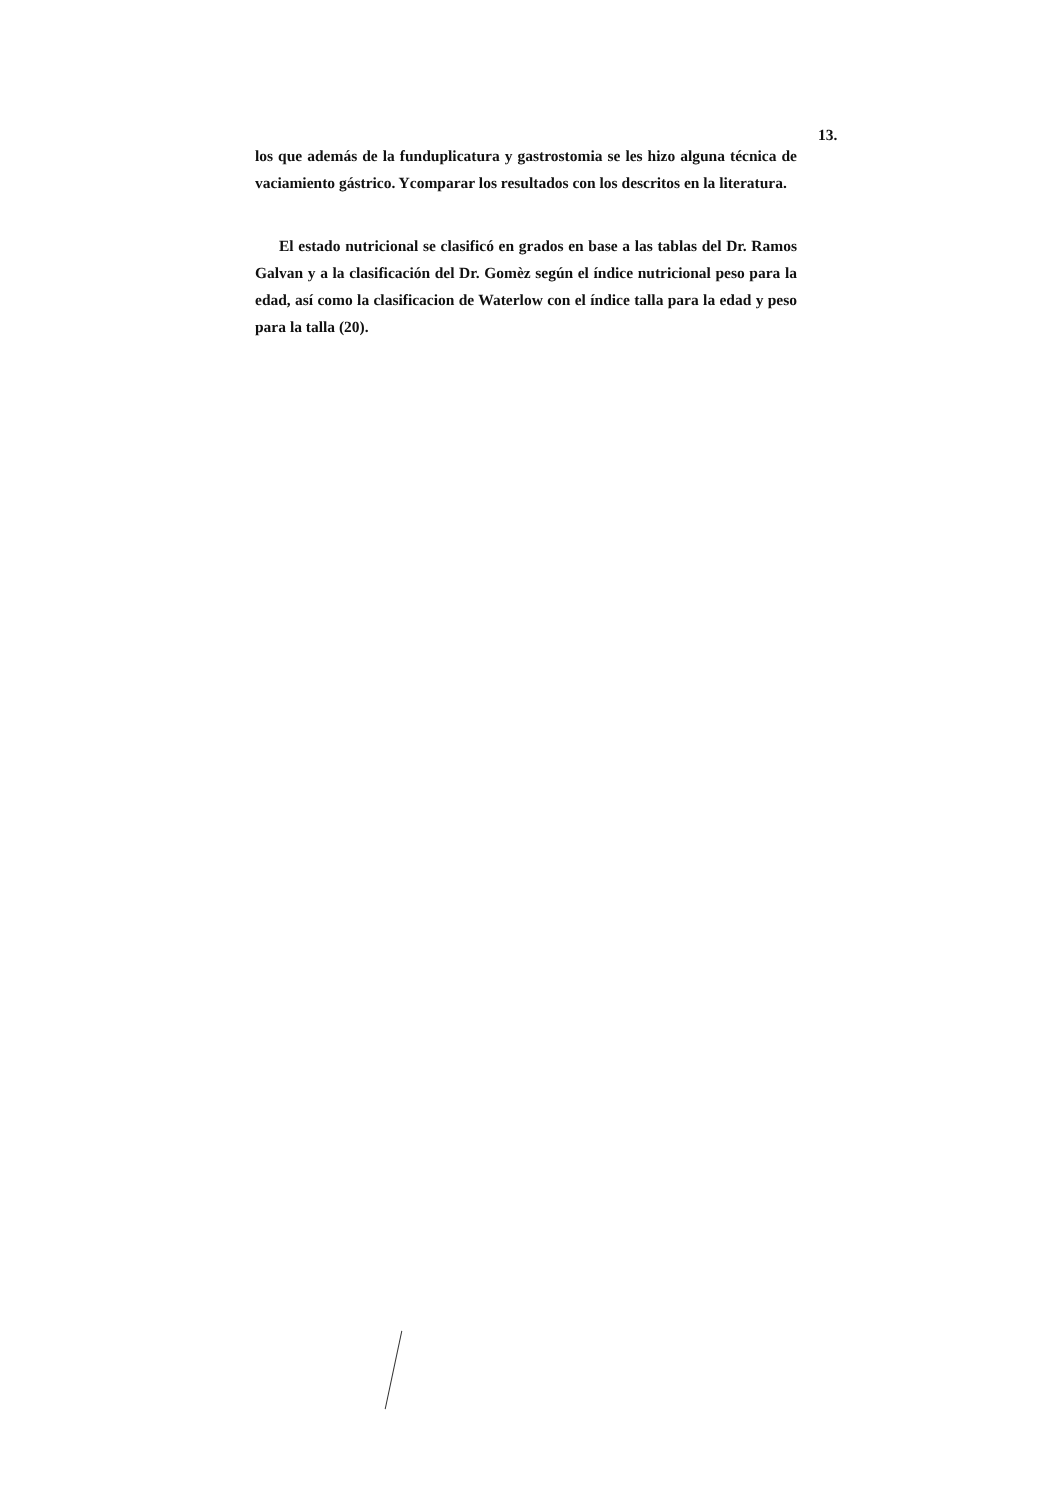13.
los que además de la funduplicatura y gastrostomia se les hizo alguna técnica de vaciamiento gástrico. Ycomparar los resultados con los descritos en la literatura.
El estado nutricional se clasificó en grados en base a las tablas del Dr. Ramos Galvan y a la clasificación del Dr. Gomèz según el índice nutricional peso para la edad, así como la clasificacion de Waterlow con el índice talla para la edad y peso para la talla (20).